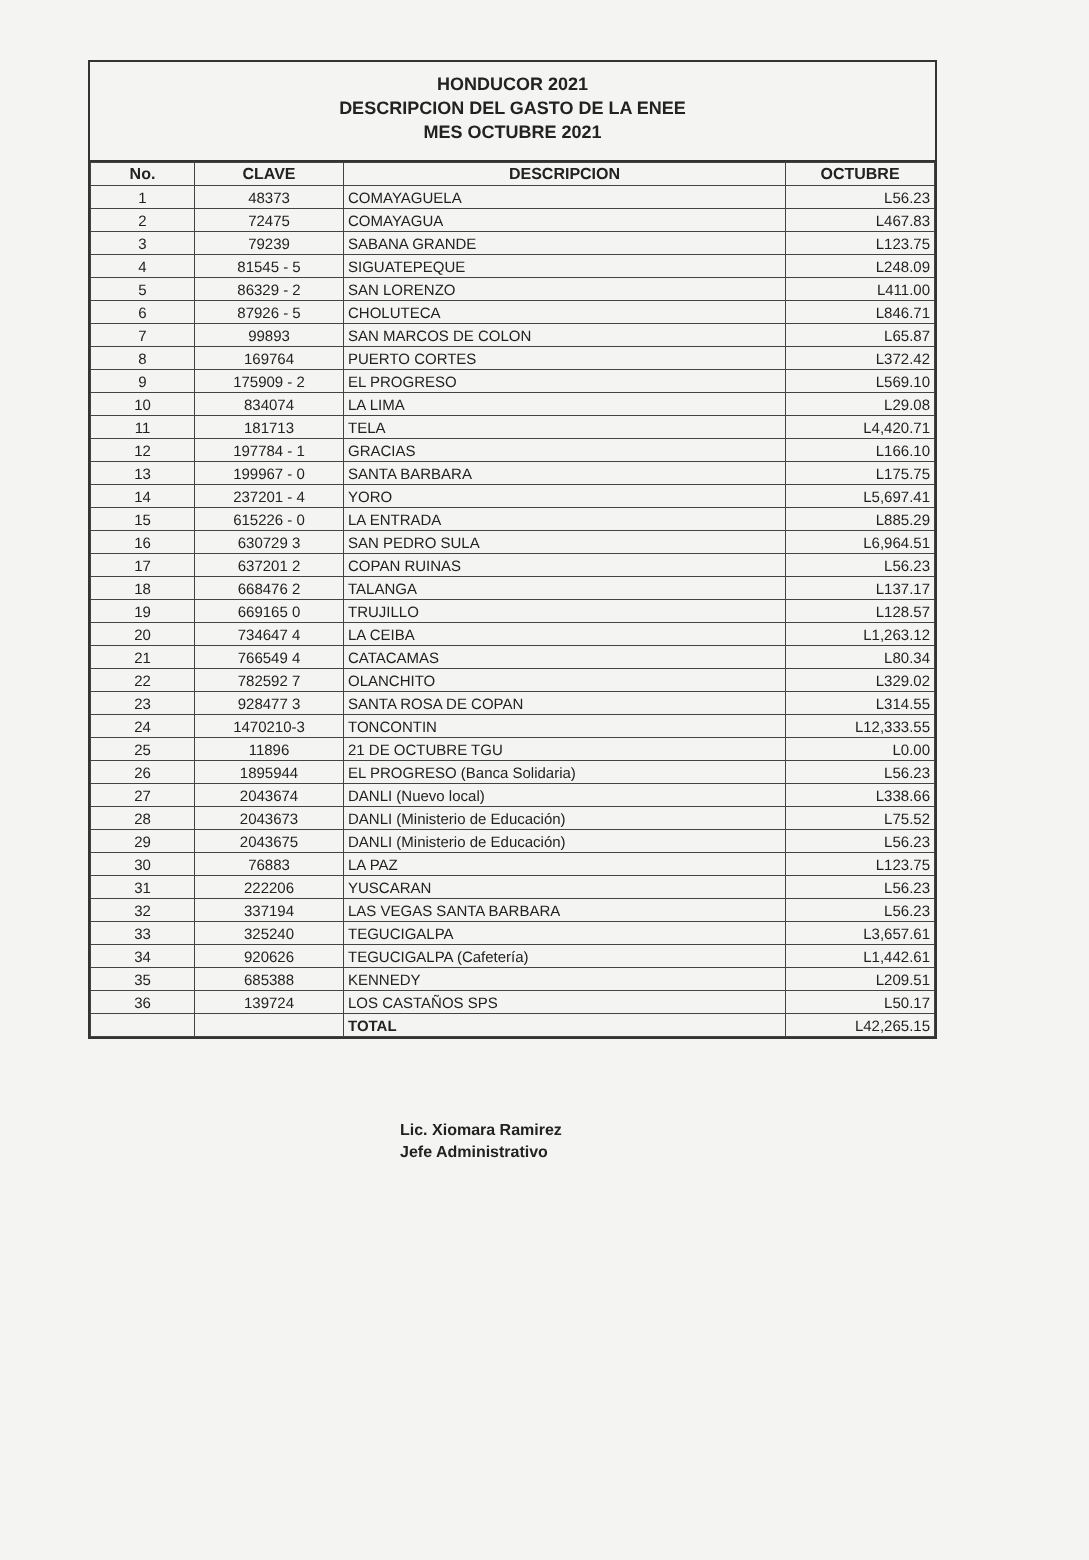HONDUCOR 2021
DESCRIPCION DEL GASTO DE LA ENEE
MES OCTUBRE 2021
| No. | CLAVE | DESCRIPCION | OCTUBRE |
| --- | --- | --- | --- |
| 1 | 48373 | COMAYAGUELA | L56.23 |
| 2 | 72475 | COMAYAGUA | L467.83 |
| 3 | 79239 | SABANA GRANDE | L123.75 |
| 4 | 81545 - 5 | SIGUATEPEQUE | L248.09 |
| 5 | 86329 - 2 | SAN LORENZO | L411.00 |
| 6 | 87926 - 5 | CHOLUTECA | L846.71 |
| 7 | 99893 | SAN MARCOS DE COLON | L65.87 |
| 8 | 169764 | PUERTO CORTES | L372.42 |
| 9 | 175909 - 2 | EL PROGRESO | L569.10 |
| 10 | 834074 | LA LIMA | L29.08 |
| 11 | 181713 | TELA | L4,420.71 |
| 12 | 197784 - 1 | GRACIAS | L166.10 |
| 13 | 199967 - 0 | SANTA BARBARA | L175.75 |
| 14 | 237201 - 4 | YORO | L5,697.41 |
| 15 | 615226 - 0 | LA ENTRADA | L885.29 |
| 16 | 630729 3 | SAN PEDRO SULA | L6,964.51 |
| 17 | 637201 2 | COPAN RUINAS | L56.23 |
| 18 | 668476 2 | TALANGA | L137.17 |
| 19 | 669165 0 | TRUJILLO | L128.57 |
| 20 | 734647 4 | LA CEIBA | L1,263.12 |
| 21 | 766549 4 | CATACAMAS | L80.34 |
| 22 | 782592 7 | OLANCHITO | L329.02 |
| 23 | 928477 3 | SANTA ROSA DE COPAN | L314.55 |
| 24 | 1470210-3 | TONCONTIN | L12,333.55 |
| 25 | 11896 | 21 DE OCTUBRE TGU | L0.00 |
| 26 | 1895944 | EL PROGRESO (Banca Solidaria) | L56.23 |
| 27 | 2043674 | DANLI (Nuevo local) | L338.66 |
| 28 | 2043673 | DANLI (Ministerio de Educación) | L75.52 |
| 29 | 2043675 | DANLI (Ministerio de Educación) | L56.23 |
| 30 | 76883 | LA PAZ | L123.75 |
| 31 | 222206 | YUSCARAN | L56.23 |
| 32 | 337194 | LAS VEGAS SANTA BARBARA | L56.23 |
| 33 | 325240 | TEGUCIGALPA | L3,657.61 |
| 34 | 920626 | TEGUCIGALPA (Cafetería) | L1,442.61 |
| 35 | 685388 | KENNEDY | L209.51 |
| 36 | 139724 | LOS CASTAÑOS SPS | L50.17 |
| | | TOTAL | L42,265.15 |
Lic. Xiomara Ramirez
Jefe Administrativo